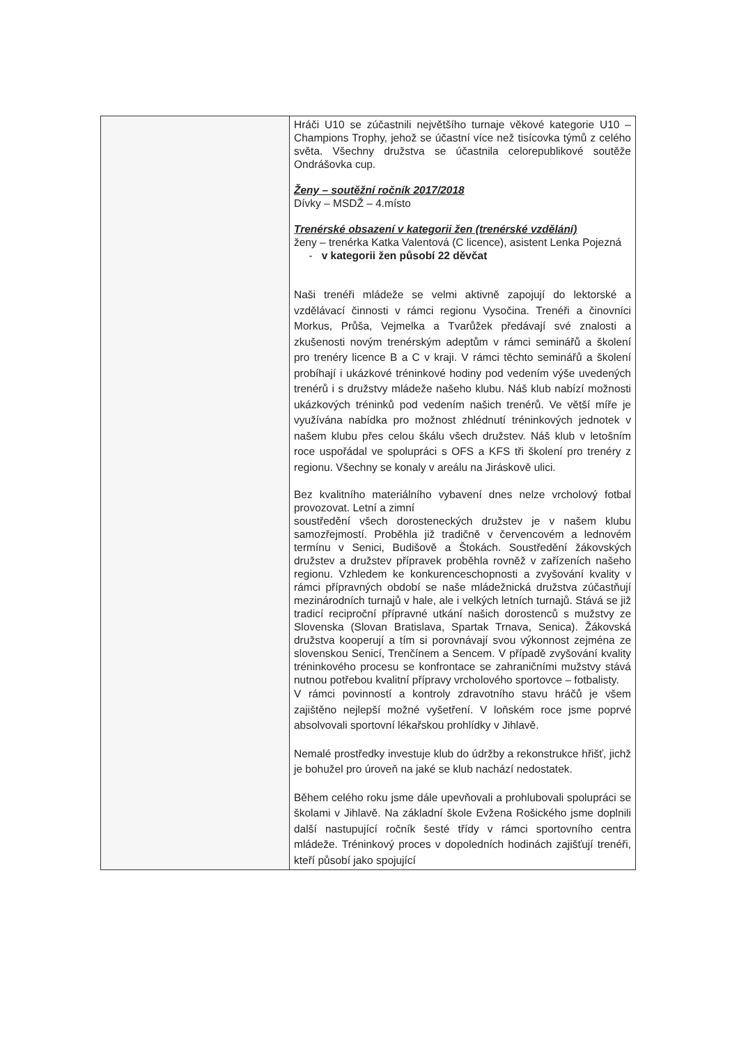| | Hráči U10 se zúčastnili největšího turnaje věkové kategorie U10 – Champions Trophy, jehož se účastní více než tisícovka týmů z celého světa. Všechny družstva se účastnila celorepublikové soutěže Ondrášovka cup. Ženy – soutěžní ročník 2017/2018 Dívky – MSDŽ – 4.místo Trenérské obsazení v kategorii žen (trenérské vzdělání) ženy – trenérka Katka Valentová (C licence), asistent Lenka Pojezná - v kategorii žen působí 22 děvčat Naši trenéři mládeže se velmi aktivně zapojují do lektorské a vzdělávací činnosti v rámci regionu Vysočina. Trenéři a činovníci Morkus, Průša, Vejmelka a Tvarůžek předávají své znalosti a zkušenosti novým trenérským adeptům v rámci seminářů a školení pro trenéry licence B a C v kraji. V rámci těchto seminářů a školení probíhají i ukázkové tréninkové hodiny pod vedením výše uvedených trenérů i s družstvy mládeže našeho klubu. Náš klub nabízí možnosti ukázkových tréninků pod vedením našich trenérů. Ve větší míře je využívána nabídka pro možnost zhlédnutí tréninkových jednotek v našem klubu přes celou škálu všech družstev. Náš klub v letošním roce uspořádal ve spolupráci s OFS a KFS tři školení pro trenéry z regionu. Všechny se konaly v areálu na Jiráskově ulici. Bez kvalitního materiálního vybavení dnes nelze vrcholový fotbal provozovat. Letní a zimní soustředění všech dorosteneckých družstev je v našem klubu samozřejmostí. Proběhla již tradičně v červencovém a lednovém termínu v Senici, Budišově a Štokách. Soustředění žákovských družstev a družstev přípravek proběhla rovněž v zařízeních našeho regionu. Vzhledem ke konkurenceschopnosti a zvyšování kvality v rámci přípravných období se naše mládežnická družstva zúčastňují mezinárodních turnajů v hale, ale i velkých letních turnajů. Stává se již tradicí reciproční přípravné utkání našich dorostenců s mužstvy ze Slovenska (Slovan Bratislava, Spartak Trnava, Senica). Žákovská družstva kooperují a tím si porovnávají svou výkonnost zejména ze slovenskou Senicí, Trenčínem a Sencem. V případě zvyšování kvality tréninkového procesu se konfrontace se zahraničními mužstvy stává nutnou potřebou kvalitní přípravy vrcholového sportovce – fotbalisty. V rámci povinností a kontroly zdravotního stavu hráčů je všem zajištěno nejlepší možné vyšetření. V loňském roce jsme poprvé absolvovali sportovní lékařskou prohlídky v Jihlavě. Nemalé prostředky investuje klub do údržby a rekonstrukce hřišť, jichž je bohužel pro úroveň na jaké se klub nachází nedostatek. Během celého roku jsme dále upevňovali a prohlubovali spolupráci se školami v Jihlavě. Na základní škole Evžena Rošického jsme doplnili další nastupující ročník šesté třídy v rámci sportovního centra mládeže. Tréninkový proces v dopoledních hodinách zajišťují trenéři, kteří působí jako spojující |